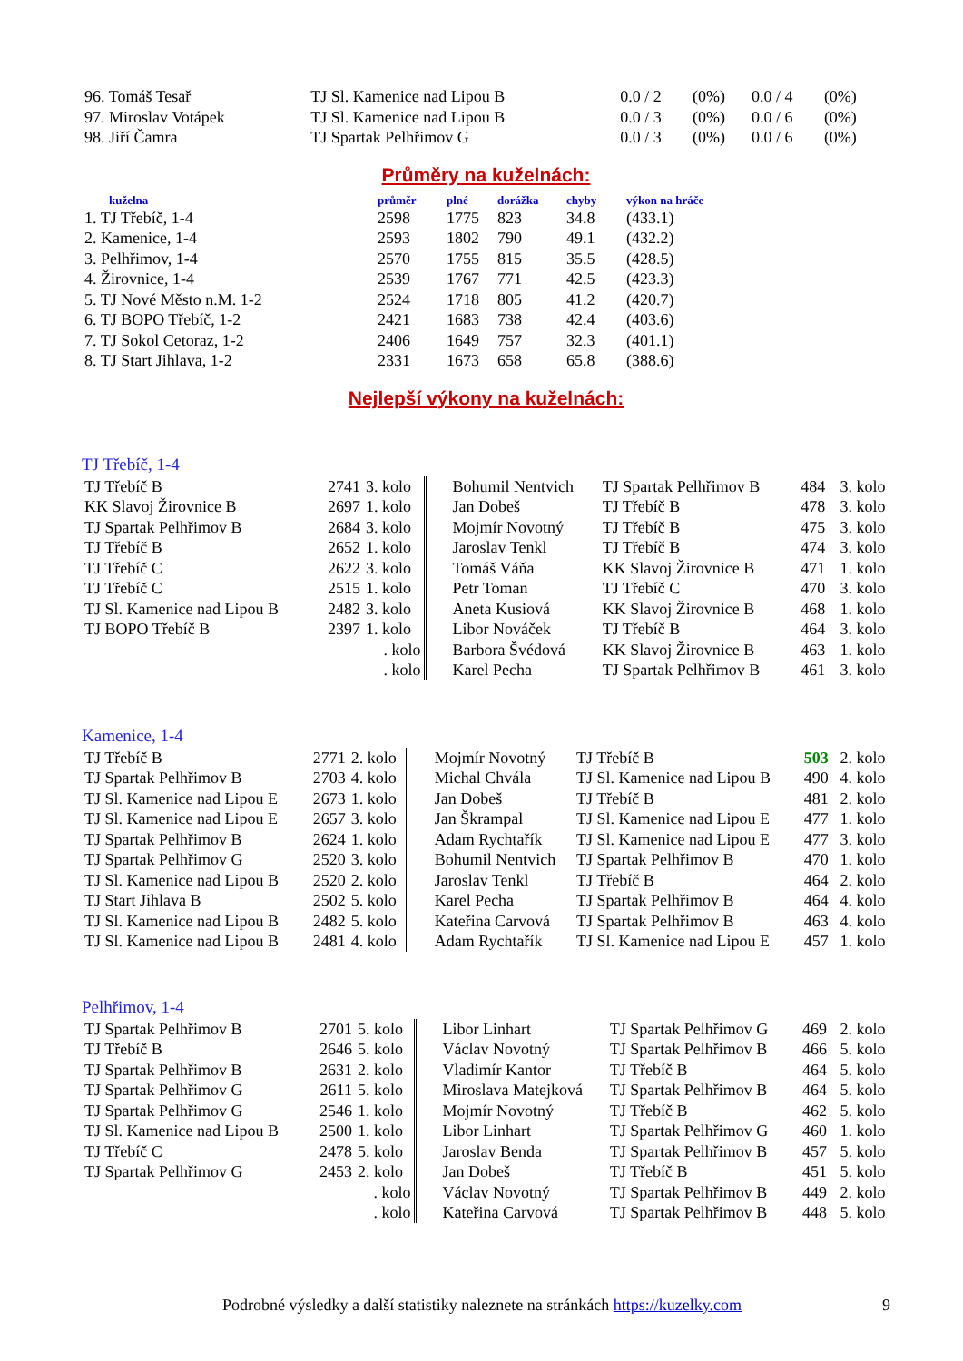| 96. Tomáš Tesař | TJ Sl. Kamenice nad Lipou B | 0.0 / 2 | (0%) | 0.0 / 4 | (0%) |
| 97. Miroslav Votápek | TJ Sl. Kamenice nad Lipou B | 0.0 / 3 | (0%) | 0.0 / 6 | (0%) |
| 98. Jiří Čamra | TJ Spartak Pelhřimov G | 0.0 / 3 | (0%) | 0.0 / 6 | (0%) |
Průměry na kuželnách:
| kuželna | průměr | plné | dorážka | chyby | výkon na hráče |
| --- | --- | --- | --- | --- | --- |
| 1. TJ Třebíč, 1-4 | 2598 | 1775 | 823 | 34.8 | (433.1) |
| 2. Kamenice, 1-4 | 2593 | 1802 | 790 | 49.1 | (432.2) |
| 3. Pelhřimov, 1-4 | 2570 | 1755 | 815 | 35.5 | (428.5) |
| 4. Žirovnice, 1-4 | 2539 | 1767 | 771 | 42.5 | (423.3) |
| 5. TJ Nové Město n.M. 1-2 | 2524 | 1718 | 805 | 41.2 | (420.7) |
| 6. TJ BOPO Třebíč, 1-2 | 2421 | 1683 | 738 | 42.4 | (403.6) |
| 7. TJ Sokol Cetoraz, 1-2 | 2406 | 1649 | 757 | 32.3 | (401.1) |
| 8. TJ Start Jihlava, 1-2 | 2331 | 1673 | 658 | 65.8 | (388.6) |
Nejlepší výkony na kuželnách:
TJ Třebíč, 1-4
| TJ Třebíč B | 2741 | 3. kolo | | Bohumil Nentvich | TJ Spartak Pelhřimov B | 484 | 3. kolo |
| KK Slavoj Žirovnice B | 2697 | 1. kolo | | Jan Dobeš | TJ Třebíč B | 478 | 3. kolo |
| TJ Spartak Pelhřimov B | 2684 | 3. kolo | | Mojmír Novotný | TJ Třebíč B | 475 | 3. kolo |
| TJ Třebíč B | 2652 | 1. kolo | | Jaroslav Tenkl | TJ Třebíč B | 474 | 3. kolo |
| TJ Třebíč C | 2622 | 3. kolo | | Tomáš Váňa | KK Slavoj Žirovnice B | 471 | 1. kolo |
| TJ Třebíč C | 2515 | 1. kolo | | Petr Toman | TJ Třebíč C | 470 | 3. kolo |
| TJ Sl. Kamenice nad Lipou B | 2482 | 3. kolo | | Aneta Kusiová | KK Slavoj Žirovnice B | 468 | 1. kolo |
| TJ BOPO Třebíč B | 2397 | 1. kolo | | Libor Nováček | TJ Třebíč B | 464 | 3. kolo |
| | | . kolo | | Barbora Švédová | KK Slavoj Žirovnice B | 463 | 1. kolo |
| | | . kolo | | Karel Pecha | TJ Spartak Pelhřimov B | 461 | 3. kolo |
Kamenice, 1-4
| TJ Třebíč B | 2771 | 2. kolo | | Mojmír Novotný | TJ Třebíč B | 503 | 2. kolo |
| TJ Spartak Pelhřimov B | 2703 | 4. kolo | | Michal Chvála | TJ Sl. Kamenice nad Lipou B | 490 | 4. kolo |
| TJ Sl. Kamenice nad Lipou E | 2673 | 1. kolo | | Jan Dobeš | TJ Třebíč B | 481 | 2. kolo |
| TJ Sl. Kamenice nad Lipou E | 2657 | 3. kolo | | Jan Škrampal | TJ Sl. Kamenice nad Lipou E | 477 | 1. kolo |
| TJ Spartak Pelhřimov B | 2624 | 1. kolo | | Adam Rychtařík | TJ Sl. Kamenice nad Lipou E | 477 | 3. kolo |
| TJ Spartak Pelhřimov G | 2520 | 3. kolo | | Bohumil Nentvich | TJ Spartak Pelhřimov B | 470 | 1. kolo |
| TJ Sl. Kamenice nad Lipou B | 2520 | 2. kolo | | Jaroslav Tenkl | TJ Třebíč B | 464 | 2. kolo |
| TJ Start Jihlava B | 2502 | 5. kolo | | Karel Pecha | TJ Spartak Pelhřimov B | 464 | 4. kolo |
| TJ Sl. Kamenice nad Lipou B | 2482 | 5. kolo | | Kateřina Carvová | TJ Spartak Pelhřimov B | 463 | 4. kolo |
| TJ Sl. Kamenice nad Lipou B | 2481 | 4. kolo | | Adam Rychtařík | TJ Sl. Kamenice nad Lipou E | 457 | 1. kolo |
Pelhřimov, 1-4
| TJ Spartak Pelhřimov B | 2701 | 5. kolo | | Libor Linhart | TJ Spartak Pelhřimov G | 469 | 2. kolo |
| TJ Třebíč B | 2646 | 5. kolo | | Václav Novotný | TJ Spartak Pelhřimov B | 466 | 5. kolo |
| TJ Spartak Pelhřimov B | 2631 | 2. kolo | | Vladimír Kantor | TJ Třebíč B | 464 | 5. kolo |
| TJ Spartak Pelhřimov G | 2611 | 5. kolo | | Miroslava Matejková | TJ Spartak Pelhřimov B | 464 | 5. kolo |
| TJ Spartak Pelhřimov G | 2546 | 1. kolo | | Mojmír Novotný | TJ Třebíč B | 462 | 5. kolo |
| TJ Sl. Kamenice nad Lipou B | 2500 | 1. kolo | | Libor Linhart | TJ Spartak Pelhřimov G | 460 | 1. kolo |
| TJ Třebíč C | 2478 | 5. kolo | | Jaroslav Benda | TJ Spartak Pelhřimov B | 457 | 5. kolo |
| TJ Spartak Pelhřimov G | 2453 | 2. kolo | | Jan Dobeš | TJ Třebíč B | 451 | 5. kolo |
| | | . kolo | | Václav Novotný | TJ Spartak Pelhřimov B | 449 | 2. kolo |
| | | . kolo | | Kateřina Carvová | TJ Spartak Pelhřimov B | 448 | 5. kolo |
Podrobné výsledky a další statistiky naleznete na stránkách https://kuzelky.com 9